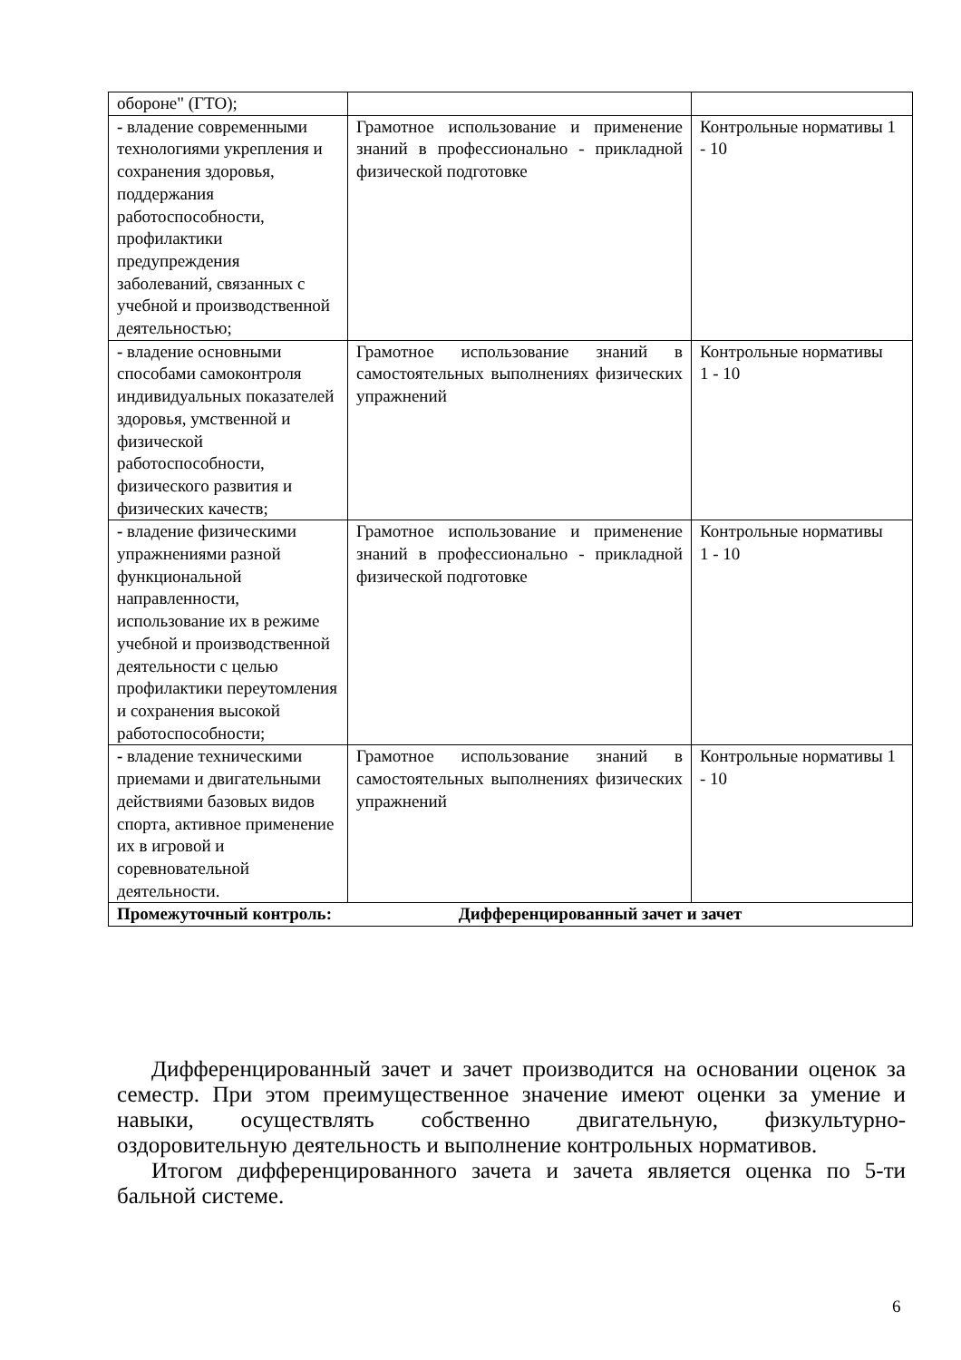| обороне" (ГТО); | | |
| - владение современными технологиями укрепления и сохранения здоровья, поддержания работоспособности, профилактики предупреждения заболеваний, связанных с учебной и производственной деятельностью; | Грамотное использование и применение знаний в профессионально - прикладной физической подготовке | Контрольные нормативы 1 - 10 |
| - владение основными способами самоконтроля индивидуальных показателей здоровья, умственной и физической работоспособности, физического развития и физических качеств; | Грамотное использование знаний в самостоятельных выполнениях физических упражнений | Контрольные нормативы 1 - 10 |
| - владение физическими упражнениями разной функциональной направленности, использование их в режиме учебной и производственной деятельности с целью профилактики переутомления и сохранения высокой работоспособности; | Грамотное использование и применение знаний в профессионально - прикладной физической подготовке | Контрольные нормативы 1 - 10 |
| - владение техническими приемами и двигательными действиями базовых видов спорта, активное применение их в игровой и соревновательной деятельности. | Грамотное использование знаний в самостоятельных выполнениях физических упражнений | Контрольные нормативы 1 - 10 |
| Промежуточный контроль: Дифференцированный зачет и зачет | | |
Дифференцированный зачет и зачет производится на основании оценок за семестр. При этом преимущественное значение имеют оценки за умение и навыки, осуществлять собственно двигательную, физкультурно-оздоровительную деятельность и выполнение контрольных нормативов.
Итогом дифференцированного зачета и зачета является оценка по 5-ти бальной системе.
6